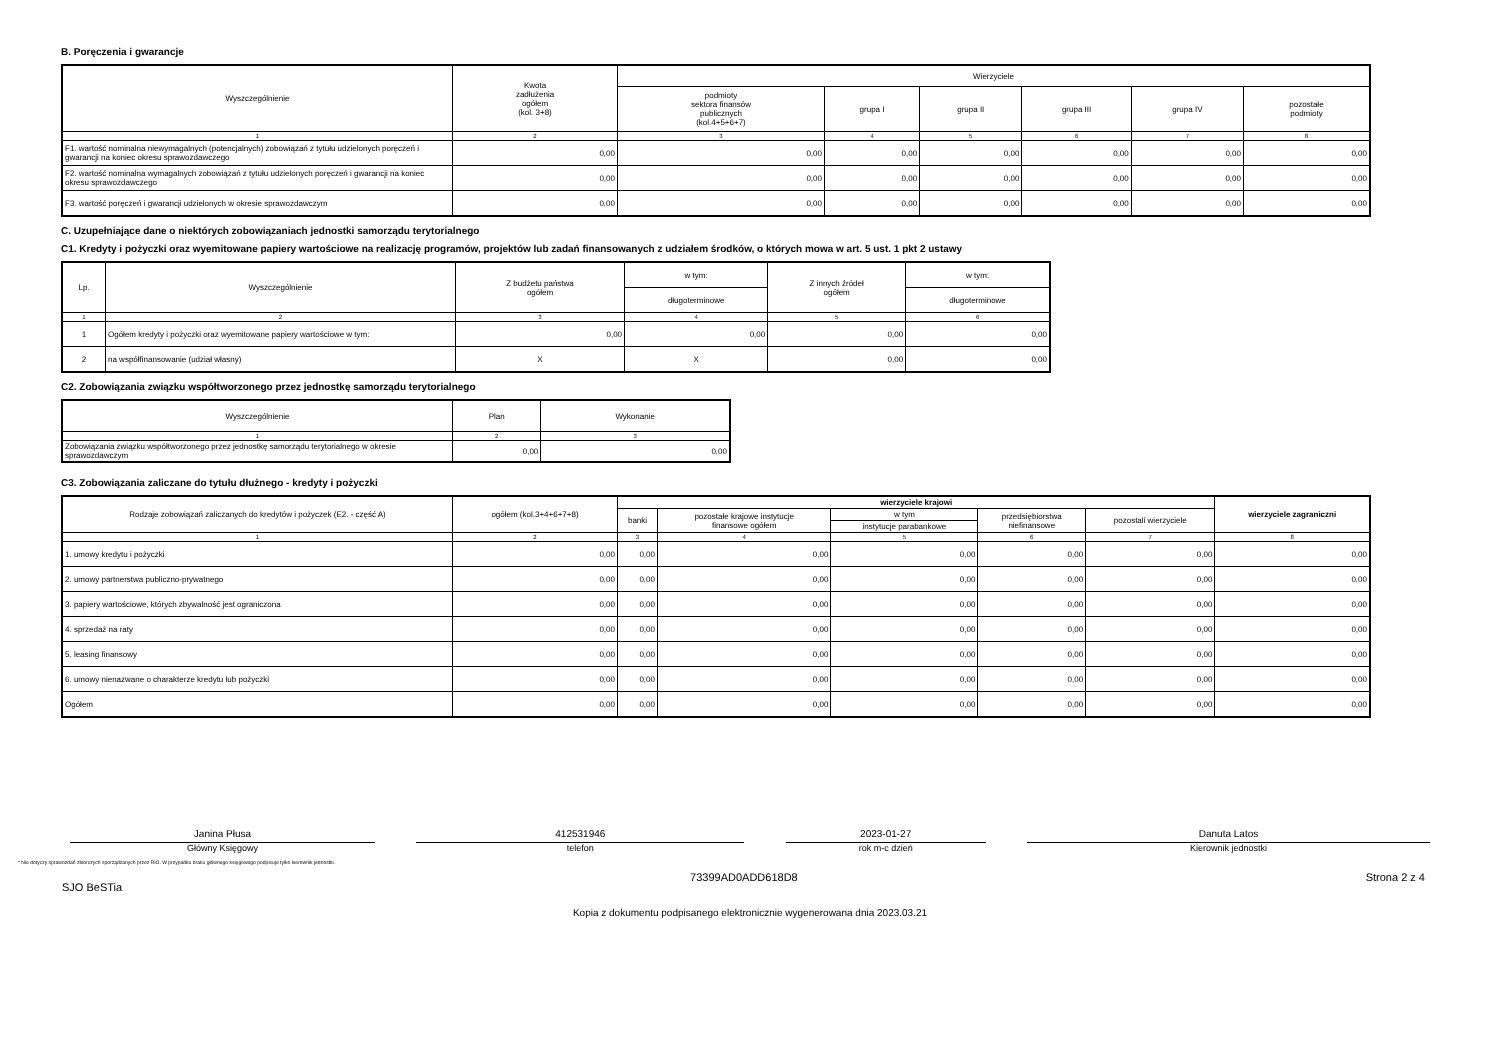B. Poręczenia i gwarancje
| Wyszczególnienie | Kwota zadłużenia ogółem (kol. 3+8) | Wierzyciele | | | | | |
| --- | --- | --- | --- | --- | --- | --- | --- |
| | | podmioty sektora finansów publicznych (kol.4+5+6+7) | grupa I | grupa II | grupa III | grupa IV | pozostałe podmioty |
| 1 | 2 | 3 | 4 | 5 | 6 | 7 | 8 |
| F1. wartość nominalna niewymagalnych (potencjalnych) zobowiązań z tytułu udzielonych poręczeń i gwarancji na koniec okresu sprawozdawczego | 0,00 | 0,00 | 0,00 | 0,00 | 0,00 | 0,00 | 0,00 |
| F2. wartość nominalna wymagalnych zobowiązań z tytułu udzielonych poręczeń i gwarancji na koniec okresu sprawozdawczego | 0,00 | 0,00 | 0,00 | 0,00 | 0,00 | 0,00 | 0,00 |
| F3. wartość poręczeń i gwarancji udzielonych w okresie sprawozdawczym | 0,00 | 0,00 | 0,00 | 0,00 | 0,00 | 0,00 | 0,00 |
C. Uzupełniające dane o niektórych zobowiązaniach jednostki samorządu terytorialnego
C1. Kredyty i pożyczki oraz wyemitowane papiery wartościowe na realizację programów, projektów lub zadań finansowanych z udziałem środków, o których mowa w art. 5 ust. 1 pkt 2 ustawy
| Lp. | Wyszczególnienie | Z budżetu państwa ogółem | w tym: | Z innych źródeł ogółem | w tym: |
| --- | --- | --- | --- | --- | --- |
| | | | długoterminowe | | długoterminowe |
| 1 | 2 | 3 | 4 | 5 | 6 |
| 1 | Ogółem kredyty i pożyczki oraz wyemitowane papiery wartościowe w tym: | 0,00 | 0,00 | 0,00 | 0,00 |
| 2 | na współfinansowanie (udział własny) | X | X | 0,00 | 0,00 |
C2. Zobowiązania związku współtworzonego przez jednostkę samorządu terytorialnego
| Wyszczególnienie | Plan | Wykonanie |
| --- | --- | --- |
| 1 | 2 | 3 |
| Zobowiązania związku współtworzonego przez jednostkę samorządu terytorialnego w okresie sprawozdawczym | 0,00 | 0,00 |
C3. Zobowiązania zaliczane do tytułu dłużnego - kredyty i pożyczki
| Rodzaje zobowiązań zaliczanych do kredytów i pożyczek (E2. - część A) | ogółem (kol.3+4+6+7+8) | wierzyciele krajowi | | | | | wierzyciele zagraniczni |
| --- | --- | --- | --- | --- | --- | --- | --- |
| | | banki | pozostałe krajowe instytucje finansowe ogółem | w tym | przedsiębiorstwa niefinansowe | pozostali wierzyciele | |
| | | | | instytucje parabankowe | | | |
| 1 | 2 | 3 | 4 | 5 | 6 | 7 | 8 |
| 1. umowy kredytu i pożyczki | 0,00 | 0,00 | 0,00 | 0,00 | 0,00 | 0,00 | 0,00 |
| 2. umowy partnerstwa publiczno-prywatnego | 0,00 | 0,00 | 0,00 | 0,00 | 0,00 | 0,00 | 0,00 |
| 3. papiery wartościowe, których zbywalność jest ograniczona | 0,00 | 0,00 | 0,00 | 0,00 | 0,00 | 0,00 | 0,00 |
| 4. sprzedaż na raty | 0,00 | 0,00 | 0,00 | 0,00 | 0,00 | 0,00 | 0,00 |
| 5. leasing finansowy | 0,00 | 0,00 | 0,00 | 0,00 | 0,00 | 0,00 | 0,00 |
| 6. umowy nienazwane o charakterze kredytu lub pożyczki | 0,00 | 0,00 | 0,00 | 0,00 | 0,00 | 0,00 | 0,00 |
| Ogółem | 0,00 | 0,00 | 0,00 | 0,00 | 0,00 | 0,00 | 0,00 |
Janina Płusa
Główny Księgowy
412531946
telefon
2023-01-27
rok m-c dzień
Danuta Latos
Kierownik jednostki
* Nie dotyczy sprawozdań zbiorczych sporządzanych przez RIO. W przypadku braku głównego księgowego podpisuje tylko kierownik jednostki.
SJO BeSTia 73399AD0ADD618D8 Strona 2 z 4
Kopia z dokumentu podpisanego elektronicznie wygenerowana dnia 2023.03.21